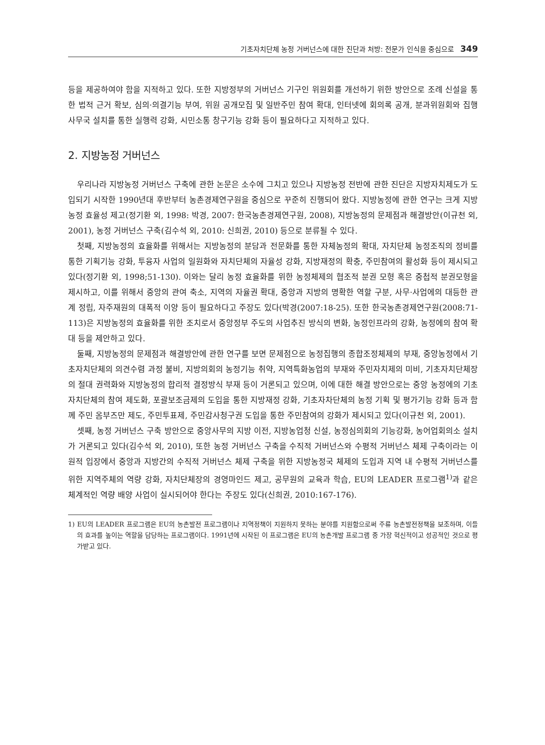기초자치단체 농정 거버넌스에 대한 진단과 처방: 전문가 인식을 중심으로 349
등을 제공하여야 함을 지적하고 있다. 또한 지방정부의 거버넌스 기구인 위원회를 개선하기 위한 방안으로 조례 신설을 통한 법적 근거 확보, 심의·의결기능 부여, 위원 공개모집 및 일반주민 참여 확대, 인터넷에 회의록 공개, 분과위원회와 집행사무국 설치를 통한 실행력 강화, 시민소통 창구기능 강화 등이 필요하다고 지적하고 있다.
2. 지방농정 거버넌스
우리나라 지방농정 거버넌스 구축에 관한 논문은 소수에 그치고 있으나 지방농정 전반에 관한 진단은 지방자치제도가 도입되기 시작한 1990년대 후반부터 농촌경제연구원을 중심으로 꾸준히 진행되어 왔다. 지방농정에 관한 연구는 크게 지방농정 효율성 제고(정기환 외, 1998: 박경, 2007: 한국농촌경제연구원, 2008), 지방농정의 문제점과 해결방안(이규천 외, 2001), 농정 거버넌스 구축(김수석 외, 2010: 신희권, 2010) 등으로 분류될 수 있다.
첫째, 지방농정의 효율화를 위해서는 지방농정의 분담과 전문화를 통한 자체농정의 확대, 자치단체 농정조직의 정비를 통한 기획기능 강화, 투융자 사업의 일원화와 자치단체의 자율성 강화, 지방재정의 확충, 주민참여의 활성화 등이 제시되고 있다(정기환 외, 1998;51-130). 이와는 달리 농정 효율화를 위한 농정체제의 협조적 분권 모형 혹은 중첩적 분권모형을 제시하고, 이를 위해서 중앙의 관여 축소, 지역의 자율권 확대, 중앙과 지방의 명확한 역할 구분, 사무·사업에의 대등한 관계 정립, 자주재원의 대폭적 이양 등이 필요하다고 주장도 있다(박경(2007:18-25). 또한 한국농촌경제연구원(2008:71-113)은 지방농정의 효율화를 위한 조치로서 중앙정부 주도의 사업추진 방식의 변화, 농정인프라의 강화, 농정에의 참여 확대 등을 제안하고 있다.
둘째, 지방농정의 문제점과 해결방안에 관한 연구를 보면 문제점으로 농정집행의 종합조정체제의 부재, 중앙농정에서 기초자치단체의 의견수렴 과정 불비, 지방의회의 농정기능 취약, 지역특화농업의 부재와 주민자치제의 미비, 기초자치단체장의 절대 권력화와 지방농정의 합리적 결정방식 부재 등이 거론되고 있으며, 이에 대한 해결 방안으로는 중앙 농정에의 기초자치단체의 참여 제도화, 포괄보조금제의 도입을 통한 지방재정 강화, 기초자차단체의 농정 기획 및 평가기능 강화 등과 함께 주민 옴부즈만 제도, 주민투표제, 주민감사청구권 도입을 통한 주민참여의 강화가 제시되고 있다(이규천 외, 2001).
셋째, 농정 거버넌스 구축 방안으로 중앙사무의 지방 이전, 지방농업청 신설, 농정심의회의 기능강화, 농어업회의소 설치가 거론되고 있다(김수석 외, 2010), 또한 농정 거버넌스 구축을 수직적 거버넌스와 수평적 거버넌스 체제 구축이라는 이원적 입장에서 중앙과 지방간의 수직적 거버넌스 체제 구축을 위한 지방농정국 체제의 도입과 지역 내 수평적 거버넌스를 위한 지역주체의 역량 강화, 자치단체장의 경영마인드 제고, 공무원의 교육과 학습, EU의 LEADER 프로그램<sup>1)</sup>과 같은 체계적인 역량 배양 사업이 실시되어야 한다는 주장도 있다(신희권, 2010:167-176).
1) EU의 LEADER 프로그램은 EU의 농촌발전 프로그램이나 지역정책이 지원하지 못하는 분야를 지원함으로써 주류 농촌발전정책을 보조하며, 이들의 효과를 높이는 역할을 담당하는 프로그램이다. 1991년에 시작된 이 프로그램은 EU의 농촌개발 프로그램 중 가장 혁신적이고 성공적인 것으로 평가받고 있다.